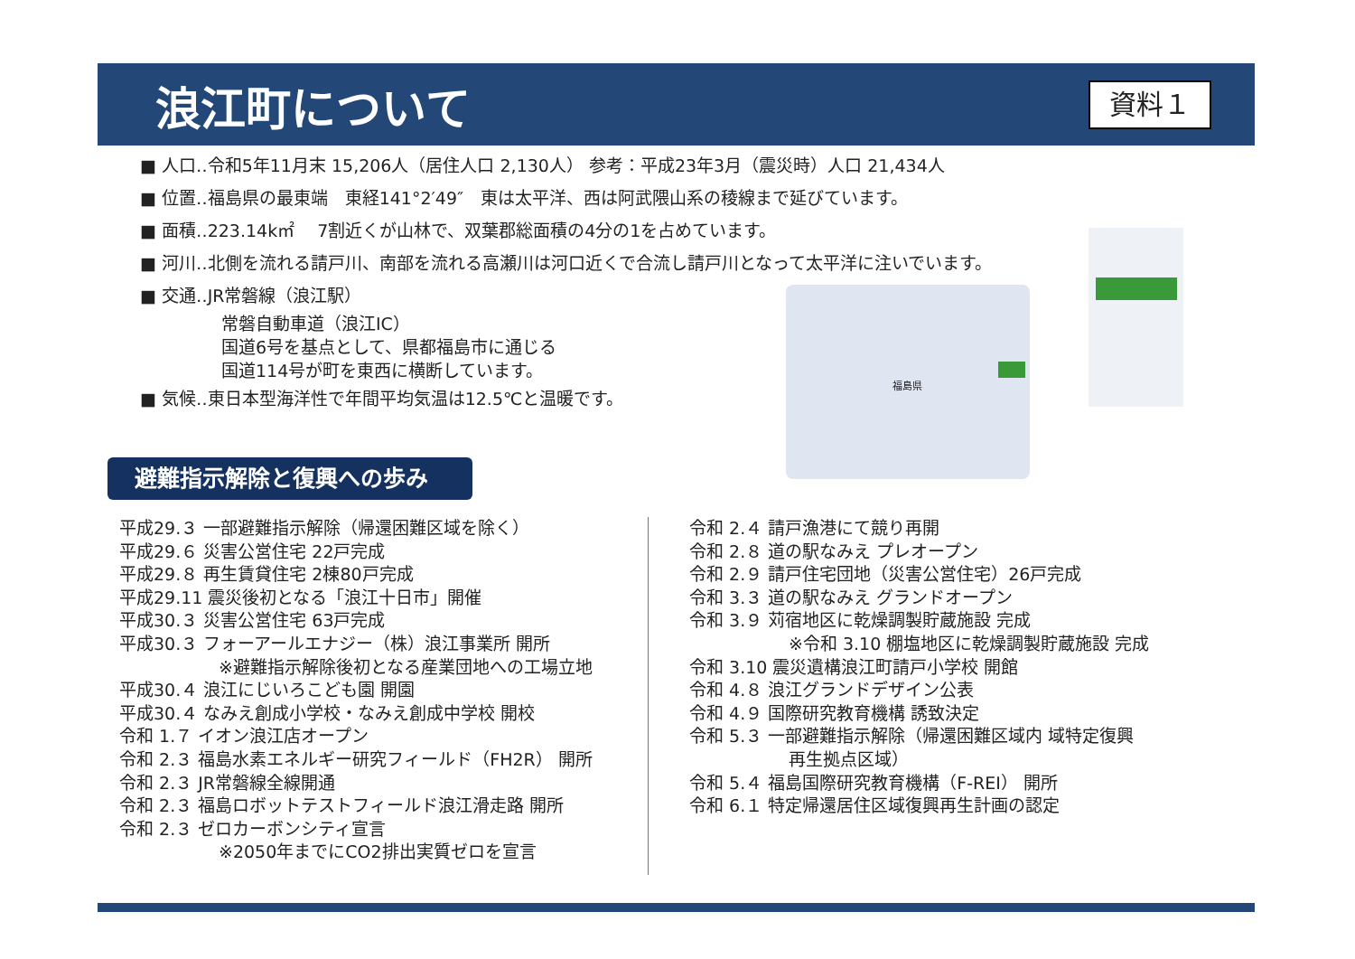浪江町について
資料１
■ 人口‥令和5年11月末 15,206人（居住人口 2,130人） 参考：平成23年3月（震災時）人口 21,434人
■ 位置‥福島県の最東端　東経141°2′49″　東は太平洋、西は阿武隈山系の稜線まで延びています。
■ 面積‥223.14k㎡　 7割近くが山林で、双葉郡総面積の4分の1を占めています。
■ 河川‥北側を流れる請戸川、南部を流れる高瀬川は河口近くで合流し請戸川となって太平洋に注いでいます。
■ 交通‥JR常磐線（浪江駅）
常磐自動車道（浪江IC）
国道6号を基点として、県都福島市に通じる
国道114号が町を東西に横断しています。
■ 気候‥東日本型海洋性で年間平均気温は12.5℃と温暖です。
福島県
避難指示解除と復興への歩み
平成29.３ 一部避難指示解除（帰還困難区域を除く）
平成29.６ 災害公営住宅 22戸完成
平成29.８ 再生賃貸住宅 2棟80戸完成
平成29.11 震災後初となる「浪江十日市」開催
平成30.３ 災害公営住宅 63戸完成
平成30.３ フォーアールエナジー（株）浪江事業所 開所
※避難指示解除後初となる産業団地への工場立地
平成30.４ 浪江にじいろこども園 開園
平成30.４ なみえ創成小学校・なみえ創成中学校 開校
令和 1.７ イオン浪江店オープン
令和 2.３ 福島水素エネルギー研究フィールド（FH2R） 開所
令和 2.３ JR常磐線全線開通
令和 2.３ 福島ロボットテストフィールド浪江滑走路 開所
令和 2.３ ゼロカーボンシティ宣言
※2050年までにCO2排出実質ゼロを宣言
令和 2.４ 請戸漁港にて競り再開
令和 2.８ 道の駅なみえ プレオープン
令和 2.９ 請戸住宅団地（災害公営住宅）26戸完成
令和 3.３ 道の駅なみえ グランドオープン
令和 3.９ 苅宿地区に乾燥調製貯蔵施設 完成
※令和 3.10 棚塩地区に乾燥調製貯蔵施設 完成
令和 3.10 震災遺構浪江町請戸小学校 開館
令和 4.８ 浪江グランドデザイン公表
令和 4.９ 国際研究教育機構 誘致決定
令和 5.３ 一部避難指示解除（帰還困難区域内 域特定復興
再生拠点区域）
令和 5.４ 福島国際研究教育機構（F-REI） 開所
令和 6.１ 特定帰還居住区域復興再生計画の認定